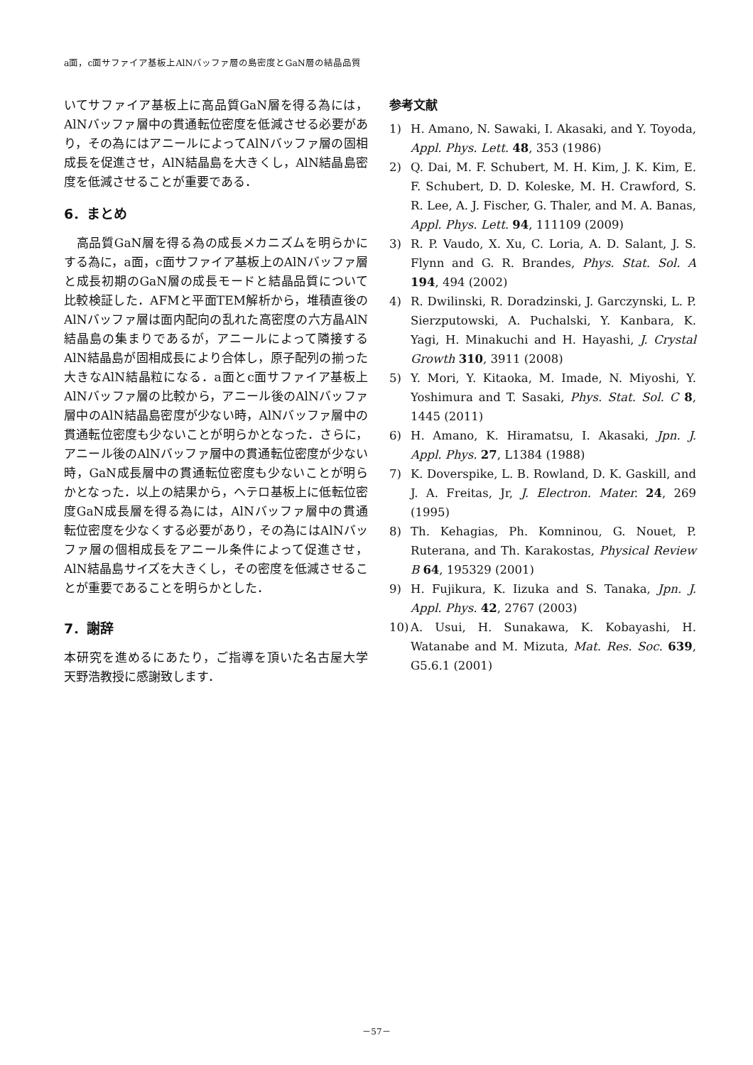a面，c面サファイア基板上AlNバッファ層の島密度とGaN層の結晶品質
いてサファイア基板上に高品質GaN層を得る為には，AlNバッファ層中の貫通転位密度を低減させる必要があり，その為にはアニールによってAlNバッファ層の固相成長を促進させ，AlN結晶島を大きくし，AlN結晶島密度を低減させることが重要である．
6．まとめ
　高品質GaN層を得る為の成長メカニズムを明らかにする為に，a面，c面サファイア基板上のAlNバッファ層と成長初期のGaN層の成長モードと結晶品質について比較検証した．AFMと平面TEM解析から，堆積直後のAlNバッファ層は面内配向の乱れた高密度の六方晶AlN結晶島の集まりであるが，アニールによって隣接するAlN結晶島が固相成長により合体し，原子配列の揃った大きなAlN結晶粒になる．a面とc面サファイア基板上AlNバッファ層の比較から，アニール後のAlNバッファ層中のAlN結晶島密度が少ない時，AlNバッファ層中の貫通転位密度も少ないことが明らかとなった．さらに，アニール後のAlNバッファ層中の貫通転位密度が少ない時，GaN成長層中の貫通転位密度も少ないことが明らかとなった．以上の結果から，ヘテロ基板上に低転位密度GaN成長層を得る為には，AlNバッファ層中の貫通転位密度を少なくする必要があり，その為にはAlNバッファ層の個相成長をアニール条件によって促進させ，AlN結晶島サイズを大きくし，その密度を低減させることが重要であることを明らかとした．
7．謝辞
本研究を進めるにあたり，ご指導を頂いた名古屋大学 天野浩教授に感謝致します．
参考文献
1) H. Amano, N. Sawaki, I. Akasaki, and Y. Toyoda, Appl. Phys. Lett. 48, 353 (1986)
2) Q. Dai, M. F. Schubert, M. H. Kim, J. K. Kim, E. F. Schubert, D. D. Koleske, M. H. Crawford, S. R. Lee, A. J. Fischer, G. Thaler, and M. A. Banas, Appl. Phys. Lett. 94, 111109 (2009)
3) R. P. Vaudo, X. Xu, C. Loria, A. D. Salant, J. S. Flynn and G. R. Brandes, Phys. Stat. Sol. A 194, 494 (2002)
4) R. Dwilinski, R. Doradzinski, J. Garczynski, L. P. Sierzputowski, A. Puchalski, Y. Kanbara, K. Yagi, H. Minakuchi and H. Hayashi, J. Crystal Growth 310, 3911 (2008)
5) Y. Mori, Y. Kitaoka, M. Imade, N. Miyoshi, Y. Yoshimura and T. Sasaki, Phys. Stat. Sol. C 8, 1445 (2011)
6) H. Amano, K. Hiramatsu, I. Akasaki, Jpn. J. Appl. Phys. 27, L1384 (1988)
7) K. Doverspike, L. B. Rowland, D. K. Gaskill, and J. A. Freitas, Jr, J. Electron. Mater. 24, 269 (1995)
8) Th. Kehagias, Ph. Komninou, G. Nouet, P. Ruterana, and Th. Karakostas, Physical Review B 64, 195329 (2001)
9) H. Fujikura, K. Iizuka and S. Tanaka, Jpn. J. Appl. Phys. 42, 2767 (2003)
10) A. Usui, H. Sunakawa, K. Kobayashi, H. Watanabe and M. Mizuta, Mat. Res. Soc. 639, G5.6.1 (2001)
－57－